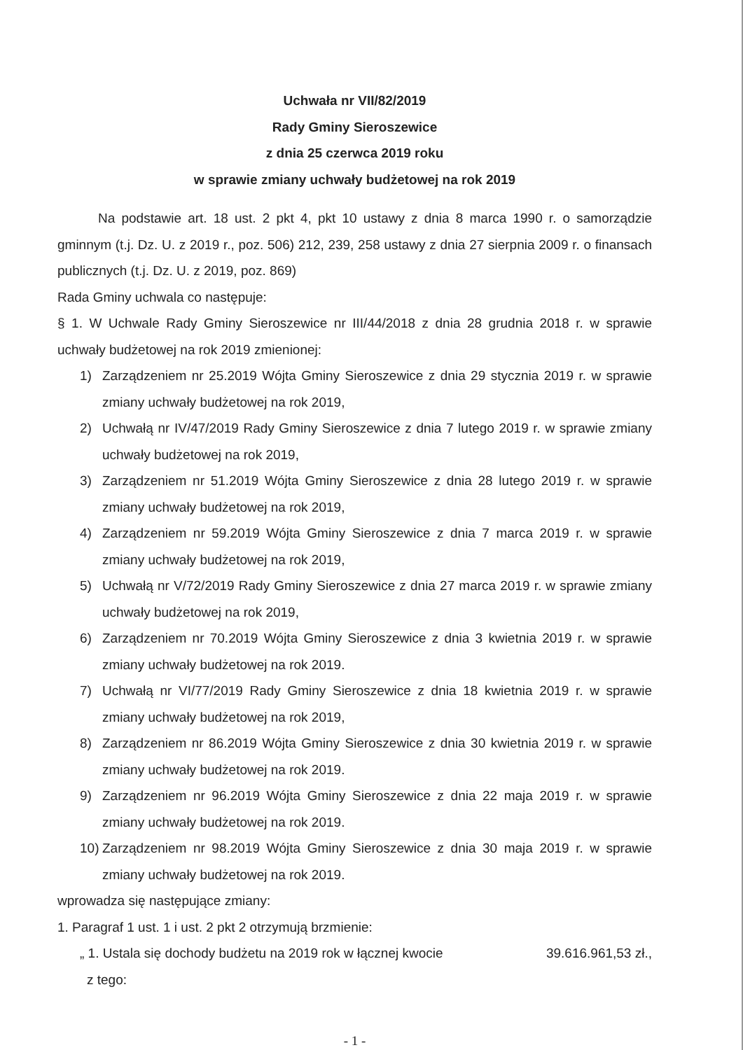Uchwała nr VII/82/2019
Rady Gminy Sieroszewice
z dnia 25 czerwca 2019 roku
w sprawie zmiany uchwały budżetowej na rok 2019
Na podstawie art. 18 ust. 2 pkt 4, pkt 10 ustawy z dnia 8 marca 1990 r. o samorządzie gminnym (t.j. Dz. U. z 2019 r., poz. 506) 212, 239, 258 ustawy z dnia 27 sierpnia 2009 r. o finansach publicznych (t.j. Dz. U. z 2019, poz. 869)
Rada Gminy uchwala co następuje:
§ 1. W Uchwale Rady Gminy Sieroszewice nr III/44/2018 z dnia 28 grudnia 2018 r. w sprawie uchwały budżetowej na rok 2019 zmienionej:
1) Zarządzeniem nr 25.2019 Wójta Gminy Sieroszewice z dnia 29 stycznia 2019 r. w sprawie zmiany uchwały budżetowej na rok 2019,
2) Uchwałą nr IV/47/2019 Rady Gminy Sieroszewice z dnia 7 lutego 2019 r. w sprawie zmiany uchwały budżetowej na rok 2019,
3) Zarządzeniem nr 51.2019 Wójta Gminy Sieroszewice z dnia 28 lutego 2019 r. w sprawie zmiany uchwały budżetowej na rok 2019,
4) Zarządzeniem nr 59.2019 Wójta Gminy Sieroszewice z dnia 7 marca 2019 r. w sprawie zmiany uchwały budżetowej na rok 2019,
5) Uchwałą nr V/72/2019 Rady Gminy Sieroszewice z dnia 27 marca 2019 r. w sprawie zmiany uchwały budżetowej na rok 2019,
6) Zarządzeniem nr 70.2019 Wójta Gminy Sieroszewice z dnia 3 kwietnia 2019 r. w sprawie zmiany uchwały budżetowej na rok 2019.
7) Uchwałą nr VI/77/2019 Rady Gminy Sieroszewice z dnia 18 kwietnia 2019 r. w sprawie zmiany uchwały budżetowej na rok 2019,
8) Zarządzeniem nr 86.2019 Wójta Gminy Sieroszewice z dnia 30 kwietnia 2019 r. w sprawie zmiany uchwały budżetowej na rok 2019.
9) Zarządzeniem nr 96.2019 Wójta Gminy Sieroszewice z dnia 22 maja 2019 r. w sprawie zmiany uchwały budżetowej na rok 2019.
10) Zarządzeniem nr 98.2019 Wójta Gminy Sieroszewice z dnia 30 maja 2019 r. w sprawie zmiany uchwały budżetowej na rok 2019.
wprowadza się następujące zmiany:
1. Paragraf 1 ust. 1 i ust. 2 pkt 2 otrzymują brzmienie:
„ 1. Ustala się dochody budżetu na 2019 rok w łącznej kwocie 39.616.961,53 zł.,
z tego:
- 1 -